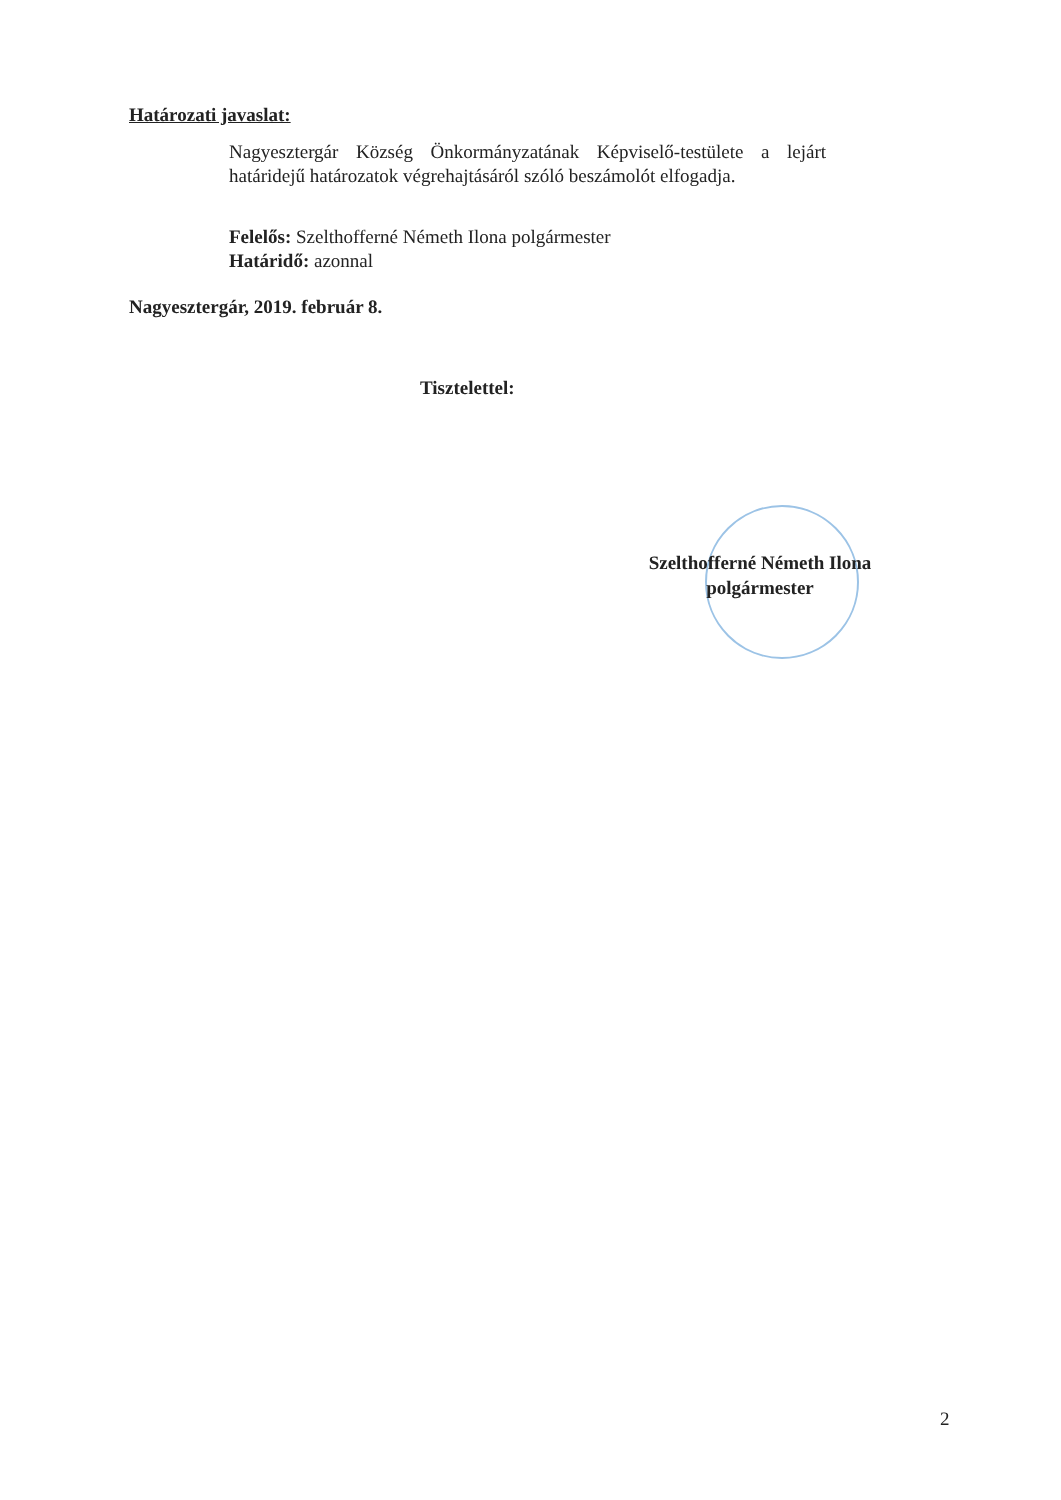Határozati javaslat:
Nagyesztergár Község Önkormányzatának Képviselő-testülete a lejárt határidejű határozatok végrehajtásáról szóló beszámolót elfogadja.
Felelős: Szelthofferné Németh Ilona polgármester
Határidő: azonnal
Nagyesztergár, 2019. február 8.
Tisztelettel:
Szelthofferné Németh Ilona
polgármester
2